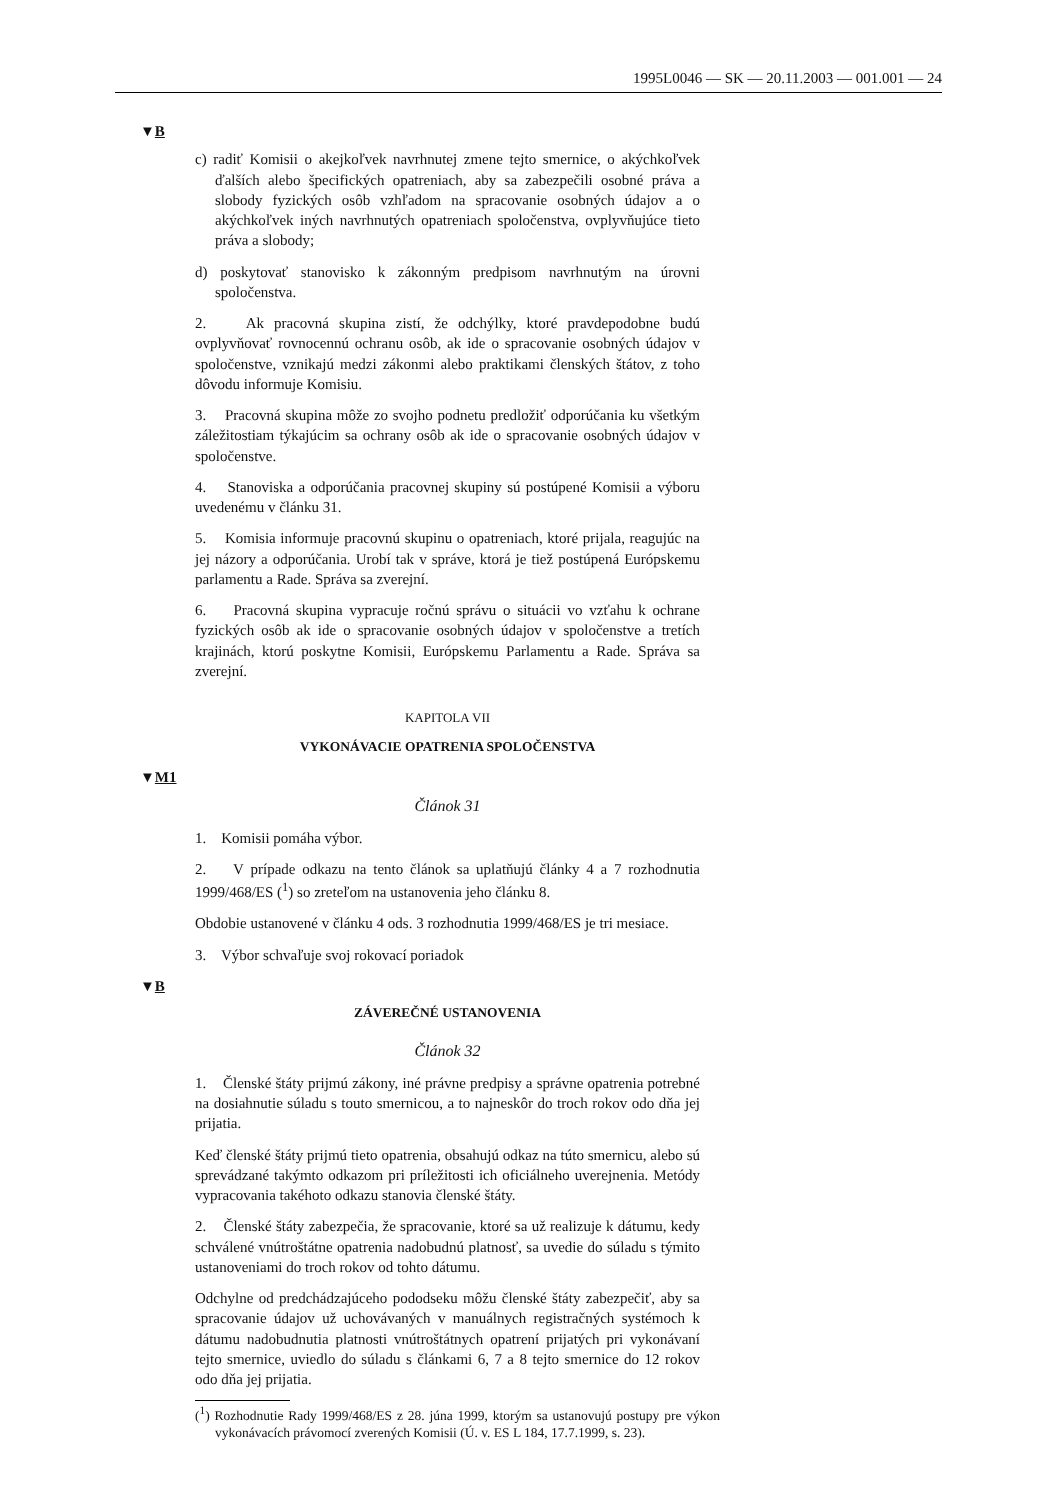1995L0046 — SK — 20.11.2003 — 001.001 — 24
▼B
c) radiť Komisii o akejkoľvek navrhnutej zmene tejto smernice, o akýchkoľvek ďalších alebo špecifických opatreniach, aby sa zabezpečili osobné práva a slobody fyzických osôb vzhľadom na spracovanie osobných údajov a o akýchkoľvek iných navrhnutých opatreniach spoločenstva, ovplyvňujúce tieto práva a slobody;
d) poskytovať stanovisko k zákonným predpisom navrhnutým na úrovni spoločenstva.
2. Ak pracovná skupina zistí, že odchýlky, ktoré pravdepodobne budú ovplyvňovať rovnocennú ochranu osôb, ak ide o spracovanie osobných údajov v spoločenstve, vznikajú medzi zákonmi alebo praktikami členských štátov, z toho dôvodu informuje Komisiu.
3. Pracovná skupina môže zo svojho podnetu predložiť odporúčania ku všetkým záležitostiam týkajúcim sa ochrany osôb ak ide o spracovanie osobných údajov v spoločenstve.
4. Stanoviska a odporúčania pracovnej skupiny sú postúpené Komisii a výboru uvedenému v článku 31.
5. Komisia informuje pracovnú skupinu o opatreniach, ktoré prijala, reagujúc na jej názory a odporúčania. Urobí tak v správe, ktorá je tiež postúpená Európskemu parlamentu a Rade. Správa sa zverejní.
6. Pracovná skupina vypracuje ročnú správu o situácii vo vzťahu k ochrane fyzických osôb ak ide o spracovanie osobných údajov v spoločenstve a tretích krajinách, ktorú poskytne Komisii, Európskemu Parlamentu a Rade. Správa sa zverejní.
KAPITOLA VII
VYKONÁVACIE OPATRENIA SPOLOČENSTVA
▼M1
Článok 31
1. Komisii pomáha výbor.
2. V prípade odkazu na tento článok sa uplatňujú články 4 a 7 rozhodnutia 1999/468/ES (<sup>1</sup>) so zreteľom na ustanovenia jeho článku 8.
Obdobie ustanovené v článku 4 ods. 3 rozhodnutia 1999/468/ES je tri mesiace.
3. Výbor schvaľuje svoj rokovací poriadok
▼B
ZÁVEREČNÉ USTANOVENIA
Článok 32
1. Členské štáty prijmú zákony, iné právne predpisy a správne opatrenia potrebné na dosiahnutie súladu s touto smernicou, a to najneskôr do troch rokov odo dňa jej prijatia.
Keď členské štáty prijmú tieto opatrenia, obsahujú odkaz na túto smernicu, alebo sú sprevádzané takýmto odkazom pri príležitosti ich oficiálneho uverejnenia. Metódy vypracovania takéhoto odkazu stanovia členské štáty.
2. Členské štáty zabezpečia, že spracovanie, ktoré sa už realizuje k dátumu, kedy schválené vnútroštátne opatrenia nadobudnú platnosť, sa uvedie do súladu s týmito ustanoveniami do troch rokov od tohto dátumu.
Odchylne od predchádzajúceho pododseku môžu členské štáty zabezpečiť, aby sa spracovanie údajov už uchovávaných v manuálnych registračných systémoch k dátumu nadobudnutia platnosti vnútroštátnych opatrení prijatých pri vykonávaní tejto smernice, uviedlo do súladu s článkami 6, 7 a 8 tejto smernice do 12 rokov odo dňa jej prijatia.
(<sup>1</sup>) Rozhodnutie Rady 1999/468/ES z 28. júna 1999, ktorým sa ustanovujú postupy pre výkon vykonávacích právomocí zverených Komisii (Ú. v. ES L 184, 17.7.1999, s. 23).